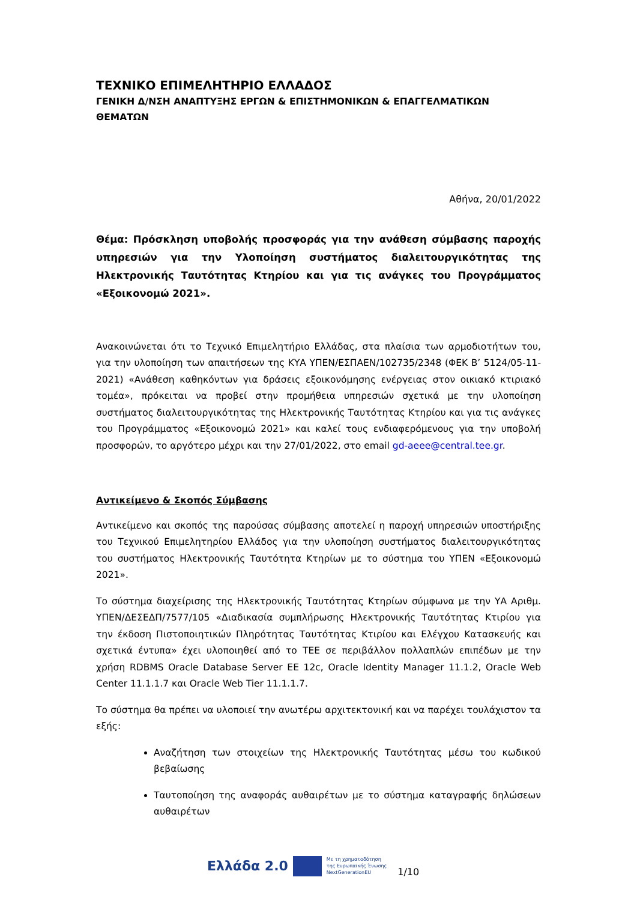ΤΕΧΝΙΚΟ ΕΠΙΜΕΛΗΤΗΡΙΟ ΕΛΛΑΔΟΣ
ΓΕΝΙΚΗ Δ/ΝΣΗ ΑΝΑΠΤΥΞΗΣ ΕΡΓΩΝ & ΕΠΙΣΤΗΜΟΝΙΚΩΝ & ΕΠΑΓΓΕΛΜΑΤΙΚΩΝ ΘΕΜΑΤΩΝ
Αθήνα, 20/01/2022
Θέμα: Πρόσκληση υποβολής προσφοράς για την ανάθεση σύμβασης παροχής υπηρεσιών για την Υλοποίηση συστήματος διαλειτουργικότητας της Ηλεκτρονικής Ταυτότητας Κτηρίου και για τις ανάγκες του Προγράμματος «Εξοικονομώ 2021».
Ανακοινώνεται ότι το Τεχνικό Επιμελητήριο Ελλάδας, στα πλαίσια των αρμοδιοτήτων του, για την υλοποίηση των απαιτήσεων της ΚΥΑ ΥΠΕΝ/ΕΣΠΑΕΝ/102735/2348 (ΦΕΚ Β’ 5124/05-11-2021) «Ανάθεση καθηκόντων για δράσεις εξοικονόμησης ενέργειας στον οικιακό κτιριακό τομέα», πρόκειται να προβεί στην προμήθεια υπηρεσιών σχετικά με την υλοποίηση συστήματος διαλειτουργικότητας της Ηλεκτρονικής Ταυτότητας Κτηρίου και για τις ανάγκες του Προγράμματος «Εξοικονομώ 2021» και καλεί τους ενδιαφερόμενους για την υποβολή προσφορών, το αργότερο μέχρι και την 27/01/2022, στο email gd-aeee@central.tee.gr.
Αντικείμενο & Σκοπός Σύμβασης
Αντικείμενο και σκοπός της παρούσας σύμβασης αποτελεί η παροχή υπηρεσιών υποστήριξης του Τεχνικού Επιμελητηρίου Ελλάδος για την υλοποίηση συστήματος διαλειτουργικότητας του συστήματος Ηλεκτρονικής Ταυτότητα Κτηρίων με το σύστημα του ΥΠΕΝ «Εξοικονομώ 2021».
Το σύστημα διαχείρισης της Ηλεκτρονικής Ταυτότητας Κτηρίων σύμφωνα με την ΥΑ Αριθμ. ΥΠΕΝ/ΔΕΣΕΔΠ/7577/105 «Διαδικασία συμπλήρωσης Ηλεκτρονικής Ταυτότητας Κτιρίου για την έκδοση Πιστοποιητικών Πληρότητας Ταυτότητας Κτιρίου και Ελέγχου Κατασκευής και σχετικά έντυπα» έχει υλοποιηθεί από το ΤΕΕ σε περιβάλλον πολλαπλών επιπέδων με την χρήση RDBMS Oracle Database Server EE 12c, Oracle Identity Manager 11.1.2, Oracle Web Center 11.1.1.7 και Oracle Web Tier 11.1.1.7.
Το σύστημα θα πρέπει να υλοποιεί την ανωτέρω αρχιτεκτονική και να παρέχει τουλάχιστον τα εξής:
Αναζήτηση των στοιχείων της Ηλεκτρονικής Ταυτότητας μέσω του κωδικού βεβαίωσης
Ταυτοποίηση της αναφοράς αυθαιρέτων με το σύστημα καταγραφής δηλώσεων αυθαιρέτων
Ελλάδα 2.0 Με τη χρηματοδότηση
της Ευρωπαϊκής Ένωσης
NextGenerationEU 1/10